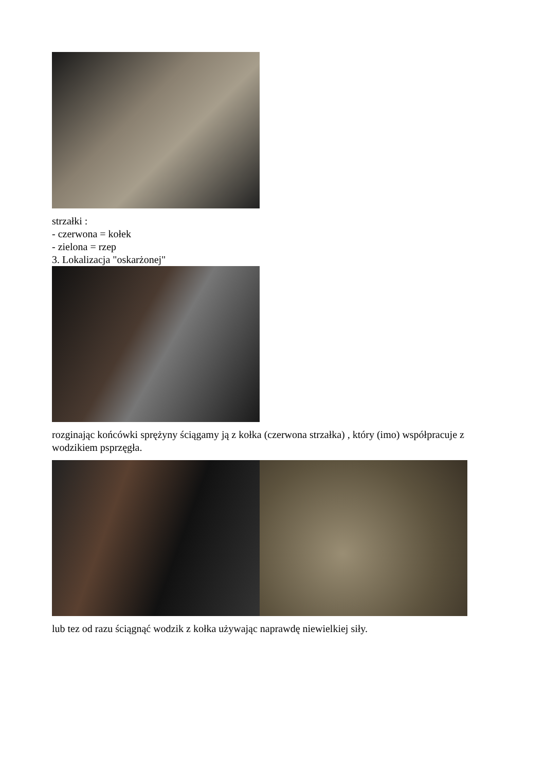strzałki :
- czerwona = kołek
- zielona = rzep
3. Lokalizacja "oskarżonej"
rozginając końcówki sprężyny ściągamy ją z kołka (czerwona strzałka) , który (imo) współpracuje z wodzikiem psprzęgła.
lub tez od razu ściągnąć wodzik z kołka używając naprawdę niewielkiej siły.